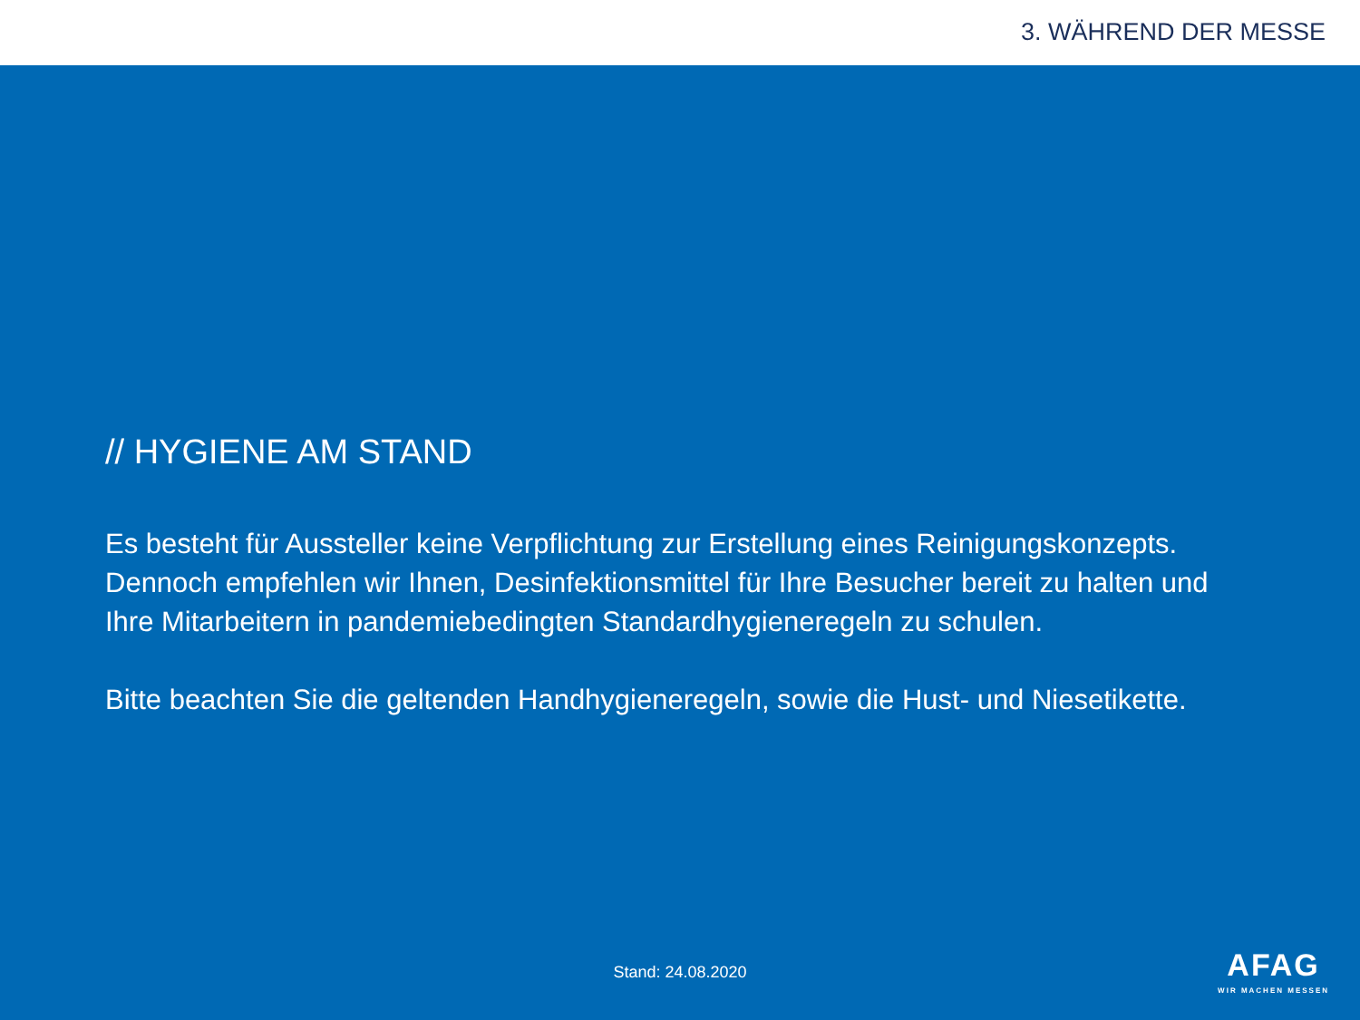3. WÄHREND DER MESSE
// HYGIENE AM STAND
Es besteht für Aussteller keine Verpflichtung zur Erstellung eines Reinigungskonzepts. Dennoch empfehlen wir Ihnen, Desinfektionsmittel für Ihre Besucher bereit zu halten und Ihre Mitarbeitern in pandemiebedingten Standardhygieneregeln zu schulen.
Bitte beachten Sie die geltenden Handhygieneregeln, sowie die Hust- und Niesetikette.
Stand: 24.08.2020
AFAG
WIR MACHEN MESSEN